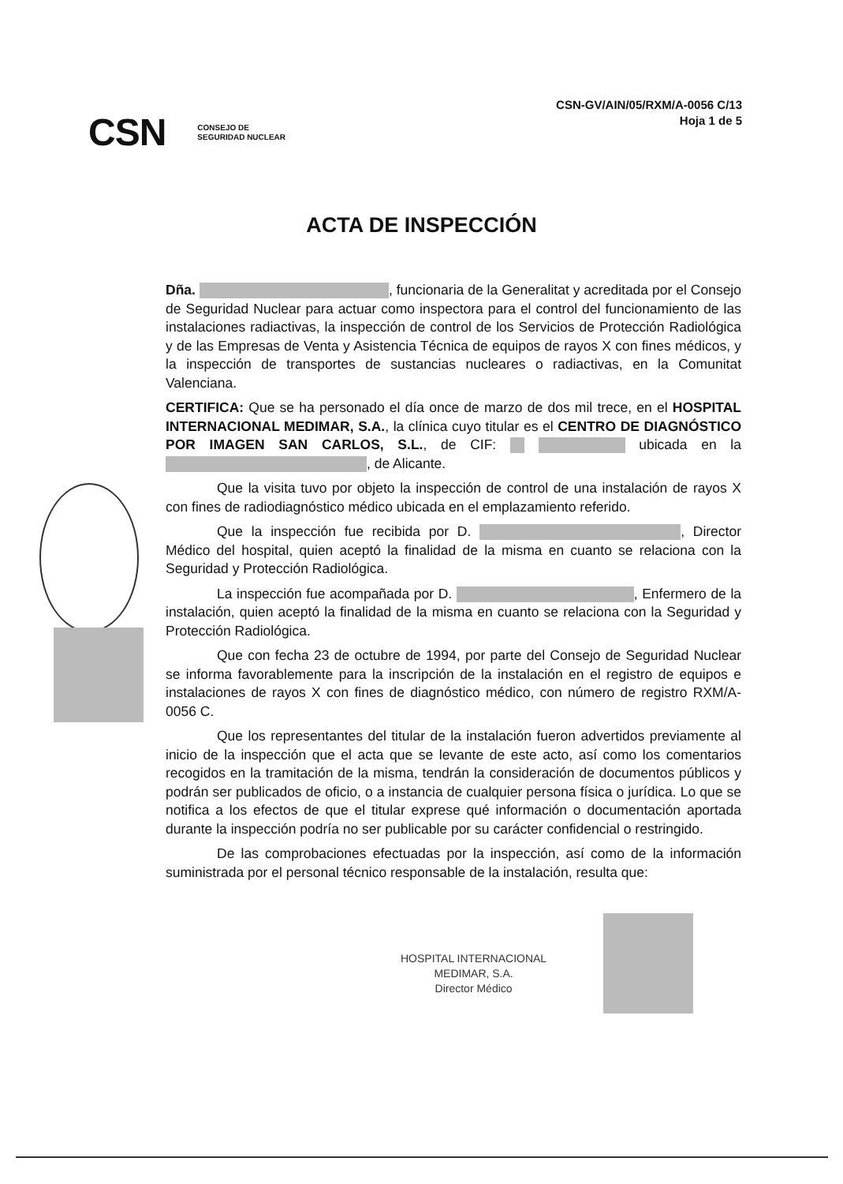CSN-GV/AIN/05/RXM/A-0056 C/13
Hoja 1 de 5
CSN CONSEJO DE
SEGURIDAD NUCLEAR
ACTA DE INSPECCIÓN
Dña. , funcionaria de la Generalitat y acreditada por el Consejo de Seguridad Nuclear para actuar como inspectora para el control del funcionamiento de las instalaciones radiactivas, la inspección de control de los Servicios de Protección Radiológica y de las Empresas de Venta y Asistencia Técnica de equipos de rayos X con fines médicos, y la inspección de transportes de sustancias nucleares o radiactivas, en la Comunitat Valenciana.
CERTIFICA: Que se ha personado el día once de marzo de dos mil trece, en el HOSPITAL INTERNACIONAL MEDIMAR, S.A., la clínica cuyo titular es el CENTRO DE DIAGNÓSTICO POR IMAGEN SAN CARLOS, S.L., de CIF: ubicada en la , de Alicante.
Que la visita tuvo por objeto la inspección de control de una instalación de rayos X con fines de radiodiagnóstico médico ubicada en el emplazamiento referido.
Que la inspección fue recibida por D. , Director Médico del hospital, quien aceptó la finalidad de la misma en cuanto se relaciona con la Seguridad y Protección Radiológica.
La inspección fue acompañada por D. , Enfermero de la instalación, quien aceptó la finalidad de la misma en cuanto se relaciona con la Seguridad y Protección Radiológica.
Que con fecha 23 de octubre de 1994, por parte del Consejo de Seguridad Nuclear se informa favorablemente para la inscripción de la instalación en el registro de equipos e instalaciones de rayos X con fines de diagnóstico médico, con número de registro RXM/A-0056 C.
Que los representantes del titular de la instalación fueron advertidos previamente al inicio de la inspección que el acta que se levante de este acto, así como los comentarios recogidos en la tramitación de la misma, tendrán la consideración de documentos públicos y podrán ser publicados de oficio, o a instancia de cualquier persona física o jurídica. Lo que se notifica a los efectos de que el titular exprese qué información o documentación aportada durante la inspección podría no ser publicable por su carácter confidencial o restringido.
De las comprobaciones efectuadas por la inspección, así como de la información suministrada por el personal técnico responsable de la instalación, resulta que:
HOSPITAL INTERNACIONAL
MEDIMAR, S.A.
Director Médico